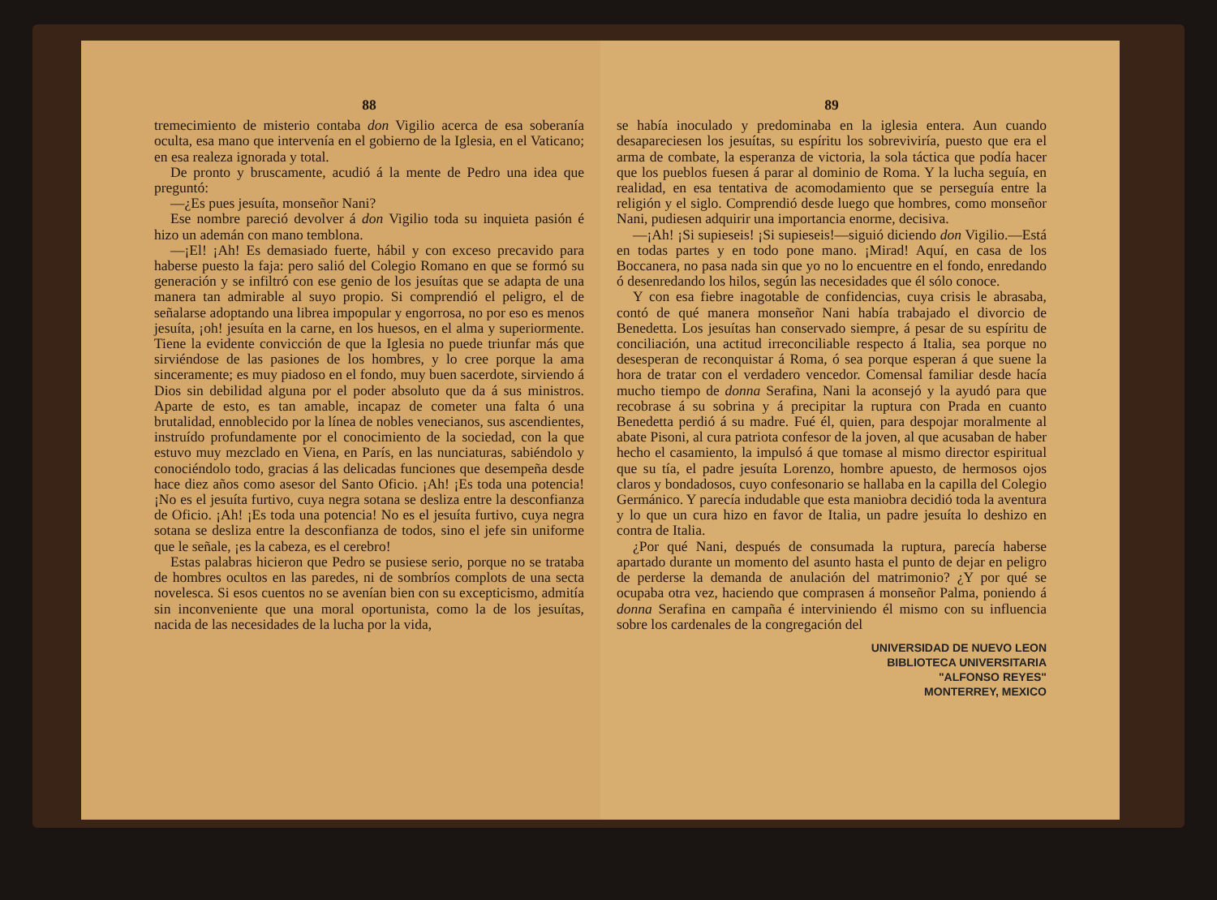88
tremecimiento de misterio contaba don Vigilio acerca de esa soberanía oculta, esa mano que intervenía en el gobierno de la Iglesia, en el Vaticano; en esa realeza ignorada y total.
De pronto y bruscamente, acudió á la mente de Pedro una idea que preguntó:
—¿Es pues jesuíta, monseñor Nani?
Ese nombre pareció devolver á don Vigilio toda su inquieta pasión é hizo un ademán con mano temblona.
—¡El! ¡Ah! Es demasiado fuerte, hábil y con exceso precavido para haberse puesto la faja: pero salió del Colegio Romano en que se formó su generación y se infiltró con ese genio de los jesuítas que se adapta de una manera tan admirable al suyo propio. Si comprendió el peligro, el de señalarse adoptando una librea impopular y engorrosa, no por eso es menos jesuíta, ¡oh! jesuíta en la carne, en los huesos, en el alma y superiormente. Tiene la evidente convicción de que la Iglesia no puede triunfar más que sirviéndose de las pasiones de los hombres, y lo cree porque la ama sinceramente; es muy piadoso en el fondo, muy buen sacerdote, sirviendo á Dios sin debilidad alguna por el poder absoluto que da á sus ministros. Aparte de esto, es tan amable, incapaz de cometer una falta ó una brutalidad, ennoblecido por la línea de nobles venecianos, sus ascendientes, instruído profundamente por el conocimiento de la sociedad, con la que estuvo muy mezclado en Viena, en París, en las nunciaturas, sabiéndolo y conociéndolo todo, gracias á las delicadas funciones que desempeña desde hace diez años como asesor del Santo Oficio. ¡Ah! ¡Es toda una potencia! ¡No es el jesuíta furtivo, cuya negra sotana se desliza entre la desconfianza de Oficio. ¡Ah! ¡Es toda una potencia! No es el jesuíta furtivo, cuya negra sotana se desliza entre la desconfianza de todos, sino el jefe sin uniforme que le señale, ¡es la cabeza, es el cerebro!
Estas palabras hicieron que Pedro se pusiese serio, porque no se trataba de hombres ocultos en las paredes, ni de sombríos complots de una secta novelesca. Si esos cuentos no se avenían bien con su excepticismo, admitía sin inconveniente que una moral oportunista, como la de los jesuítas, nacida de las necesidades de la lucha por la vida,
89
se había inoculado y predominaba en la iglesia entera. Aun cuando desapareciesen los jesuítas, su espíritu los sobreviviría, puesto que era el arma de combate, la esperanza de victoria, la sola táctica que podía hacer que los pueblos fuesen á parar al dominio de Roma. Y la lucha seguía, en realidad, en esa tentativa de acomodamiento que se perseguía entre la religión y el siglo. Comprendió desde luego que hombres, como monseñor Nani, pudiesen adquirir una importancia enorme, decisiva.
—¡Ah! ¡Si supieseis! ¡Si supieseis!—siguió diciendo don Vigilio.—Está en todas partes y en todo pone mano. ¡Mirad! Aquí, en casa de los Boccanera, no pasa nada sin que yo no lo encuentre en el fondo, enredando ó desenredando los hilos, según las necesidades que él sólo conoce.
Y con esa fiebre inagotable de confidencias, cuya crisis le abrasaba, contó de qué manera monseñor Nani había trabajado el divorcio de Benedetta. Los jesuítas han conservado siempre, á pesar de su espíritu de conciliación, una actitud irreconciliable respecto á Italia, sea porque no desesperan de reconquistar á Roma, ó sea porque esperan á que suene la hora de tratar con el verdadero vencedor. Comensal familiar desde hacía mucho tiempo de donna Serafina, Nani la aconsejó y la ayudó para que recobrase á su sobrina y á precipitar la ruptura con Prada en cuanto Benedetta perdió á su madre. Fué él, quien, para despojar moralmente al abate Pisoni, al cura patriota confesor de la joven, al que acusaban de haber hecho el casamiento, la impulsó á que tomase al mismo director espiritual que su tía, el padre jesuíta Lorenzo, hombre apuesto, de hermosos ojos claros y bondadosos, cuyo confesonario se hallaba en la capilla del Colegio Germánico. Y parecía indudable que esta maniobra decidió toda la aventura y lo que un cura hizo en favor de Italia, un padre jesuíta lo deshizo en contra de Italia.
¿Por qué Nani, después de consumada la ruptura, parecía haberse apartado durante un momento del asunto hasta el punto de dejar en peligro de perderse la demanda de anulación del matrimonio? ¿Y por qué se ocupaba otra vez, haciendo que comprasen á monseñor Palma, poniendo á donna Serafina en campaña é interviniendo él mismo con su influencia sobre los cardenales de la congregación del
UNIVERSIDAD DE NUEVO LEON
BIBLIOTECA UNIVERSITARIA
"ALFONSO REYES"
MONTERREY, MEXICO